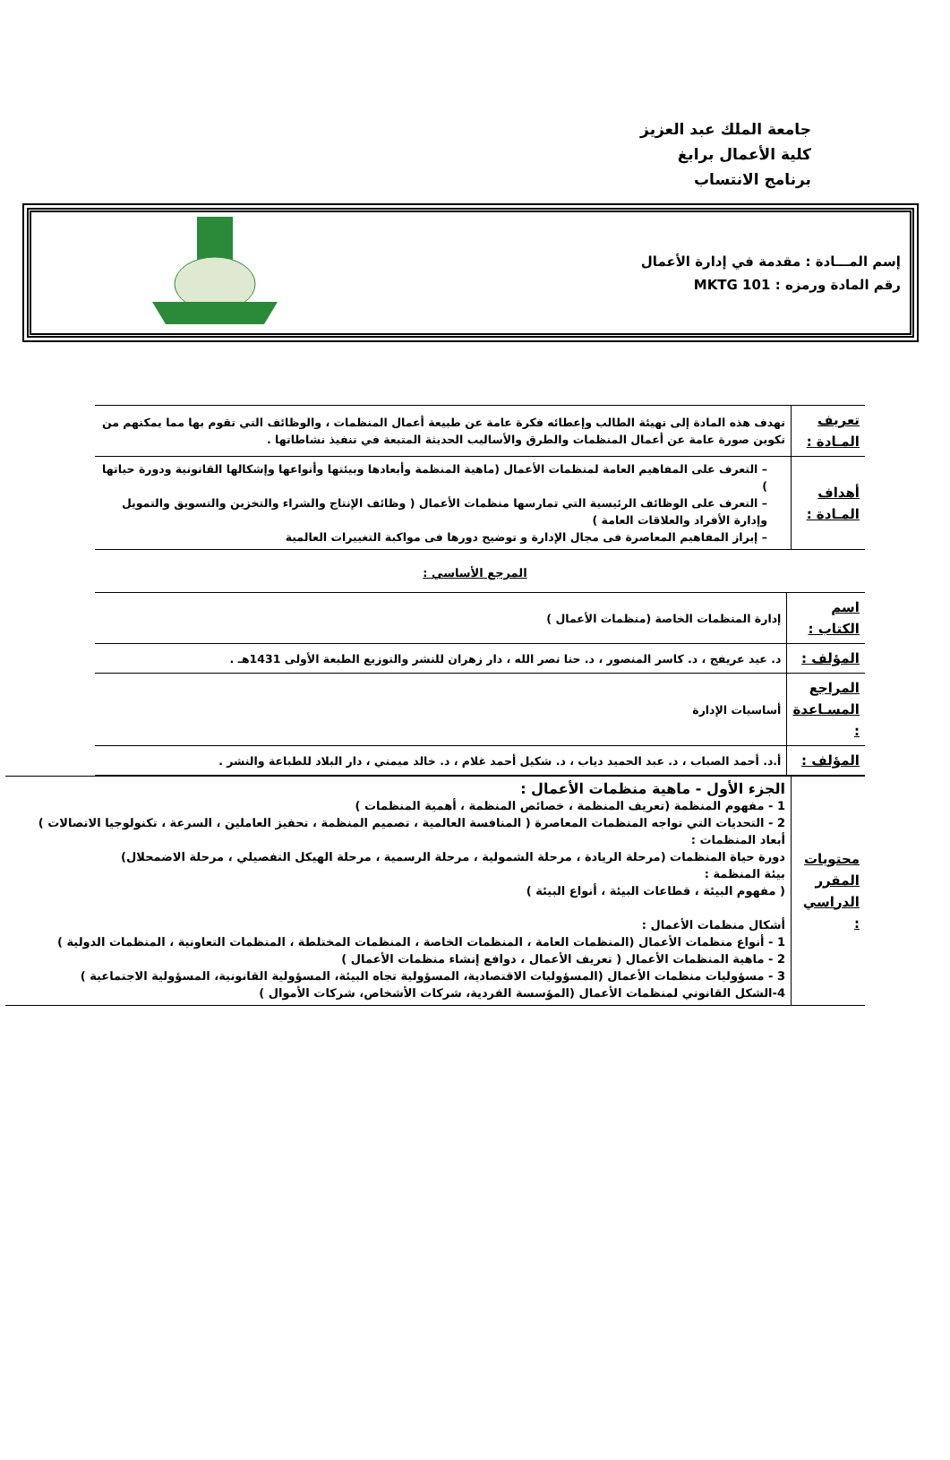جامعة الملك عبد العزيز
كلية الأعمال برابغ
برنامج الانتساب
إسم المـــادة : مقدمة في إدارة الأعمال
رقم المادة ورمزه : MKTG 101
| تعريف المـادة : | تهدف هذه المادة إلى تهيئة الطالب وإعطائه فكرة عامة عن طبيعة أعمال المنظمات ، والوظائف التي تقوم بها مما يمكنهم من تكوين صورة عامة عن أعمال المنظمات والطرق والأساليب الحديثة المتبعة في تنفيذ نشاطاتها . |
| أهداف المـادة : | – التعرف على المفاهيم العامة لمنظمات الأعمال (ماهية المنظمة وأبعادها وبيئتها وأنواعها وإشكالها القانونية ودورة حياتها ) – التعرف على الوظائف الرئيسية التي تمارسها منظمات الأعمال ( وظائف الإنتاج والشراء والتخزين والتسويق والتمويل وإدارة الأفراد والعلاقات العامة ) – إبراز المفاهيم المعاصرة فى مجال الإدارة و توضيح دورها فى مواكبة التغييرات العالمية |
المرجع الأساسي :
| اسم الكتاب : | إدارة المنظمات الخاصة (منظمات الأعمال ) |
| المؤلف : | د. عيد عريفج ، د. كاسر المنصور ، د. حنا نصر الله ، دار زهران للنشر والتوزيع الطبعة الأولى 1431هـ . |
| المراجع المسـاعدة : | أساسيات الإدارة |
| المؤلف : | أ.د. أحمد الصباب ، د. عبد الحميد دياب ، د. شكيل أحمد غلام ، د. خالد ميمني ، دار البلاد للطباعة والنشر . |
| محتويات المقرر الدراسي : | الجزء الأول - ماهية منظمات الأعمال : 1 - مفهوم المنظمة (تعريف المنظمة ، خصائص المنظمة ، أهمية المنظمات ) 2 - التحديات التي تواجه المنظمات المعاصرة ( المنافسة العالمية ، تصميم المنظمة ، تحفيز العاملين ، السرعة ، تكنولوجيا الاتصالات ) أبعاد المنظمات : دورة حياة المنظمات (مرحلة الريادة ، مرحلة الشمولية ، مرحلة الرسمية ، مرحلة الهيكل التفصيلي ، مرحلة الاضمحلال) بيئة المنظمة : ( مفهوم البيئة ، قطاعات البيئة ، أنواع البيئة ) أشكال منظمات الأعمال : 1 - أنواع منظمات الأعمال (المنظمات العامة ، المنظمات الخاصة ، المنظمات المختلطة ، المنظمات التعاونية ، المنظمات الدولية ) 2 - ماهية المنظمات الأعمال ( تعريف الأعمال ، دوافع إنشاء منظمات الأعمال ) 3 - مسؤوليات منظمات الأعمال (المسؤوليات الاقتصادية، المسؤولية تجاه البيئة، المسؤولية القانونية، المسؤولية الاجتماعية ) 4-الشكل القانوني لمنظمات الأعمال (المؤسسة الفردية، شركات الأشخاص، شركات الأموال ) |